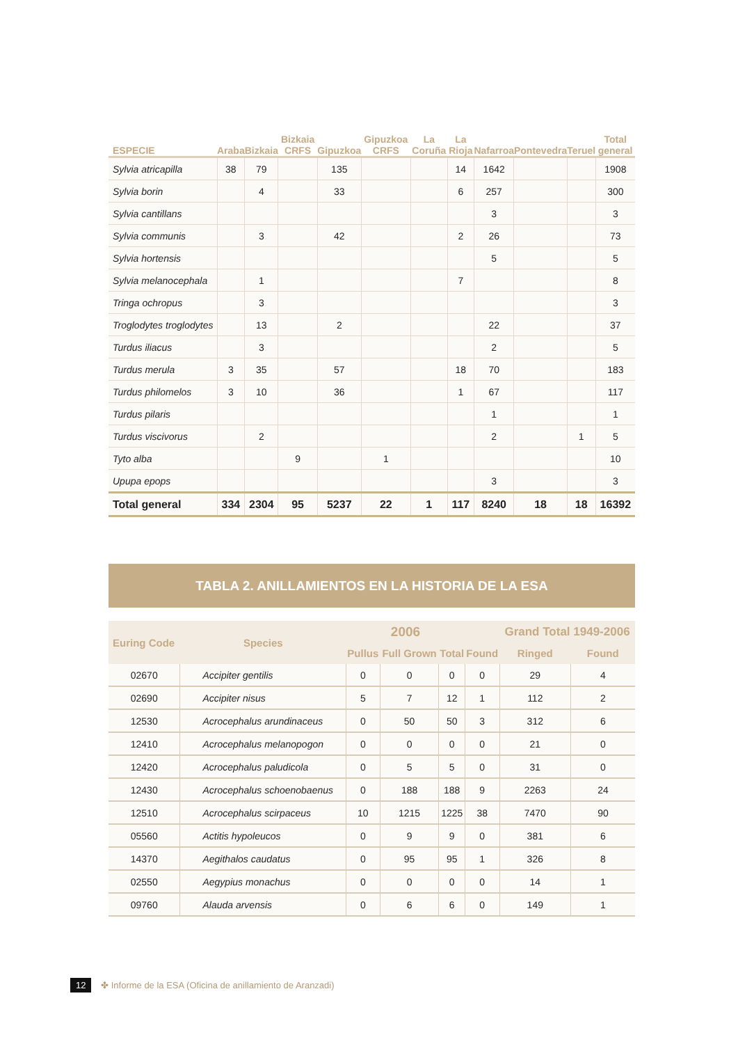| ESPECIE | Araba | Bizkaia | Bizkaia CRFS | Gipuzkoa | Gipuzkoa CRFS | La Coruña | La Rioja | Nafarroa | Pontevedra | Teruel | Total general |
| --- | --- | --- | --- | --- | --- | --- | --- | --- | --- | --- | --- |
| Sylvia atricapilla | 38 | 79 | | 135 | | | 14 | 1642 | | | 1908 |
| Sylvia borin | | 4 | | 33 | | | 6 | 257 | | | 300 |
| Sylvia cantillans | | | | | | | | 3 | | | 3 |
| Sylvia communis | | 3 | | 42 | | | 2 | 26 | | | 73 |
| Sylvia hortensis | | | | | | | | 5 | | | 5 |
| Sylvia melanocephala | | 1 | | | | | 7 | | | | 8 |
| Tringa ochropus | | 3 | | | | | | | | | 3 |
| Troglodytes troglodytes | | 13 | | 2 | | | | 22 | | | 37 |
| Turdus iliacus | | 3 | | | | | | 2 | | | 5 |
| Turdus merula | 3 | 35 | | 57 | | | 18 | 70 | | | 183 |
| Turdus philomelos | 3 | 10 | | 36 | | | 1 | 67 | | | 117 |
| Turdus pilaris | | | | | | | | 1 | | | 1 |
| Turdus viscivorus | | 2 | | | | | | 2 | | 1 | 5 |
| Tyto alba | | | 9 | | 1 | | | | | | 10 |
| Upupa epops | | | | | | | | 3 | | | 3 |
| Total general | 334 | 2304 | 95 | 5237 | 22 | 1 | 117 | 8240 | 18 | 18 | 16392 |
TABLA 2. ANILLAMIENTOS EN LA HISTORIA DE LA ESA
| Euring Code | Species | 2006 | | | | Grand Total 1949-2006 | |
| --- | --- | --- | --- | --- | --- | --- | --- |
| | | Pullus | Full Grown | Total | Found | Ringed | Found |
| 02670 | Accipiter gentilis | 0 | 0 | 0 | 0 | 29 | 4 |
| 02690 | Accipiter nisus | 5 | 7 | 12 | 1 | 112 | 2 |
| 12530 | Acrocephalus arundinaceus | 0 | 50 | 50 | 3 | 312 | 6 |
| 12410 | Acrocephalus melanopogon | 0 | 0 | 0 | 0 | 21 | 0 |
| 12420 | Acrocephalus paludicola | 0 | 5 | 5 | 0 | 31 | 0 |
| 12430 | Acrocephalus schoenobaenus | 0 | 188 | 188 | 9 | 2263 | 24 |
| 12510 | Acrocephalus scirpaceus | 10 | 1215 | 1225 | 38 | 7470 | 90 |
| 05560 | Actitis hypoleucos | 0 | 9 | 9 | 0 | 381 | 6 |
| 14370 | Aegithalos caudatus | 0 | 95 | 95 | 1 | 326 | 8 |
| 02550 | Aegypius monachus | 0 | 0 | 0 | 0 | 14 | 1 |
| 09760 | Alauda arvensis | 0 | 6 | 6 | 0 | 149 | 1 |
12 ✤ Informe de la ESA (Oficina de anillamiento de Aranzadi)